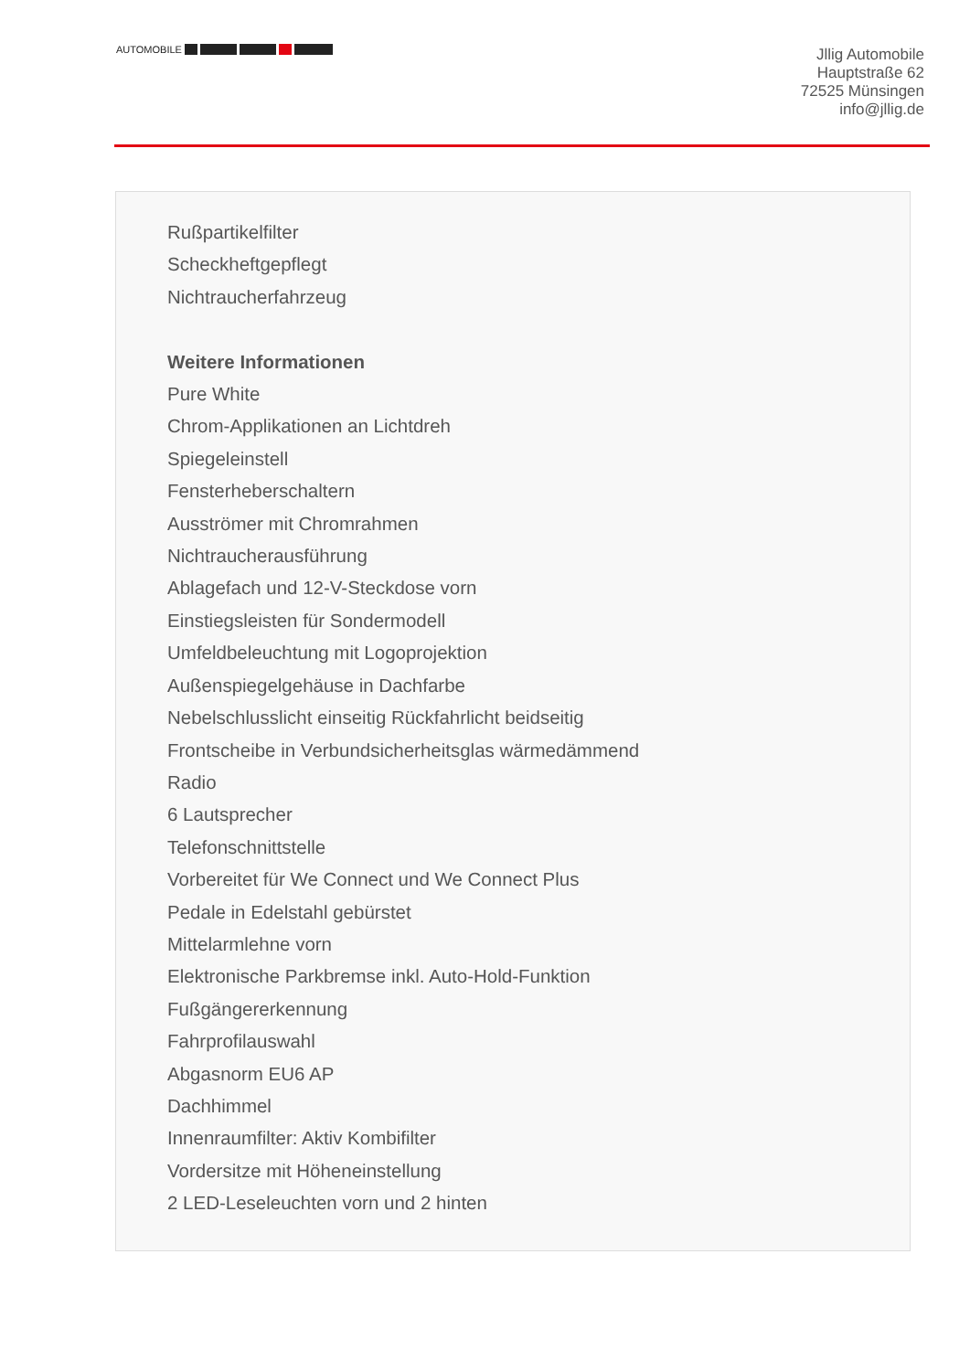AUTOMOBILE
Jllig Automobile
Hauptstraße 62
72525 Münsingen
info@jllig.de
Rußpartikelfilter
Scheckheftgepflegt
Nichtraucherfahrzeug
Weitere Informationen
Pure White
Chrom-Applikationen an Lichtdreh
Spiegeleinstell
Fensterheberschaltern
Ausströmer mit Chromrahmen
Nichtraucherausführung
Ablagefach und 12-V-Steckdose vorn
Einstiegsleisten für Sondermodell
Umfeldbeleuchtung mit Logoprojektion
Außenspiegelgehäuse in Dachfarbe
Nebelschlusslicht einseitig Rückfahrlicht beidseitig
Frontscheibe in Verbundsicherheitsglas wärmedämmend
Radio
6 Lautsprecher
Telefonschnittstelle
Vorbereitet für We Connect und We Connect Plus
Pedale in Edelstahl gebürstet
Mittelarmlehne vorn
Elektronische Parkbremse inkl. Auto-Hold-Funktion
Fußgängererkennung
Fahrprofilauswahl
Abgasnorm EU6 AP
Dachhimmel
Innenraumfilter: Aktiv Kombifilter
Vordersitze mit Höheneinstellung
2 LED-Leseleuchten vorn und 2 hinten